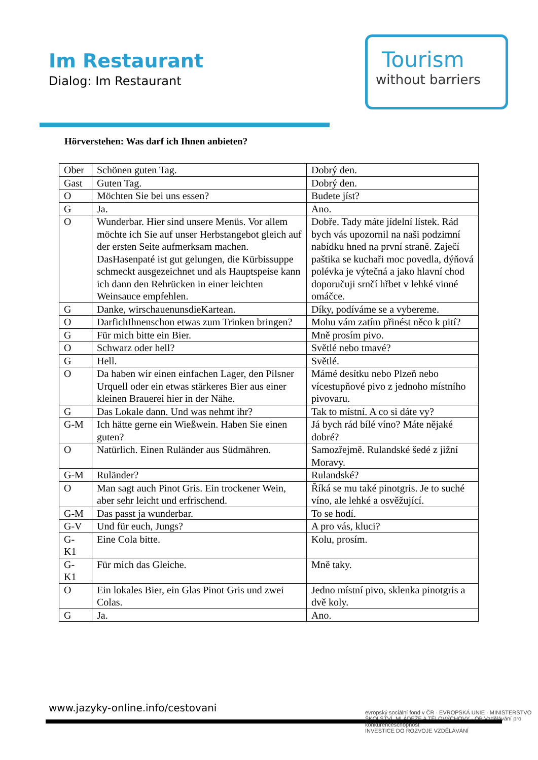Im Restaurant
Dialog: Im Restaurant
Tourism
without barriers
Hörverstehen: Was darf ich Ihnen anbieten?
| Ober | Schönen guten Tag. | Dobrý den. |
| Gast | Guten Tag. | Dobrý den. |
| O | Möchten Sie bei uns essen? | Budete jíst? |
| G | Ja. | Ano. |
| O | Wunderbar. Hier sind unsere Menüs. Vor allem möchte ich Sie auf unser Herbstangebot gleich auf der ersten Seite aufmerksam machen. DasHasenpaté ist gut gelungen, die Kürbissuppe schmeckt ausgezeichnet und als Hauptspeise kann ich dann den Rehrücken in einer leichten Weinsauce empfehlen. | Dobře. Tady máte jídelní lístek. Rád bych vás upozornil na naši podzimní nabídku hned na první straně. Zaječí paštika se kuchaři moc povedla, dýňová polévka je výtečná a jako hlavní chod doporučuji srnčí hřbet v lehké vinné omáčce. |
| G | Danke, wirschauenunsdieKartean. | Díky, podíváme se a vybereme. |
| O | DarfichIhnenschon etwas zum Trinken bringen? | Mohu vám zatím přinést něco k pití? |
| G | Für mich bitte ein Bier. | Mně prosím pivo. |
| O | Schwarz oder hell? | Světlé nebo tmavé? |
| G | Hell. | Světlé. |
| O | Da haben wir einen einfachen Lager, den Pilsner Urquell oder ein etwas stärkeres Bier aus einer kleinen Brauerei hier in der Nähe. | Mámé desítku nebo Plzeň nebo vícestupňové pivo z jednoho místního pivovaru. |
| G | Das Lokale dann. Und was nehmt ihr? | Tak to místní. A co si dáte vy? |
| G-M | Ich hätte gerne ein Wießwein. Haben Sie einen guten? | Já bych rád bílé víno? Máte nějaké dobré? |
| O | Natürlich. Einen Ruländer aus Südmähren. | Samozřejmě. Rulandské šedé z jižní Moravy. |
| G-M | Ruländer? | Rulandské? |
| O | Man sagt auch Pinot Gris. Ein trockener Wein, aber sehr leicht und erfrischend. | Říká se mu také pinotgris. Je to suché víno, ale lehké a osvěžující. |
| G-M | Das passt ja wunderbar. | To se hodí. |
| G-V | Und für euch, Jungs? | A pro vás, kluci? |
| G- K1 | Eine Cola bitte. | Kolu, prosím. |
| G- K1 | Für mich das Gleiche. | Mně taky. |
| O | Ein lokales Bier, ein Glas Pinot Gris und zwei Colas. | Jedno místní pivo, sklenka pinotgris a dvě koly. |
| G | Ja. | Ano. |
www.jazyky-online.info/cestovani
evropský sociální fond v ČR · EVROPSKÁ UNIE · MINISTERSTVO ŠKOLSTVÍ, MLÁDEŽE A TĚLOVÝCHOVY · OP Vzdělávání pro konkurenceschopnost
INVESTICE DO ROZVOJE VZDĚLÁVÁNÍ